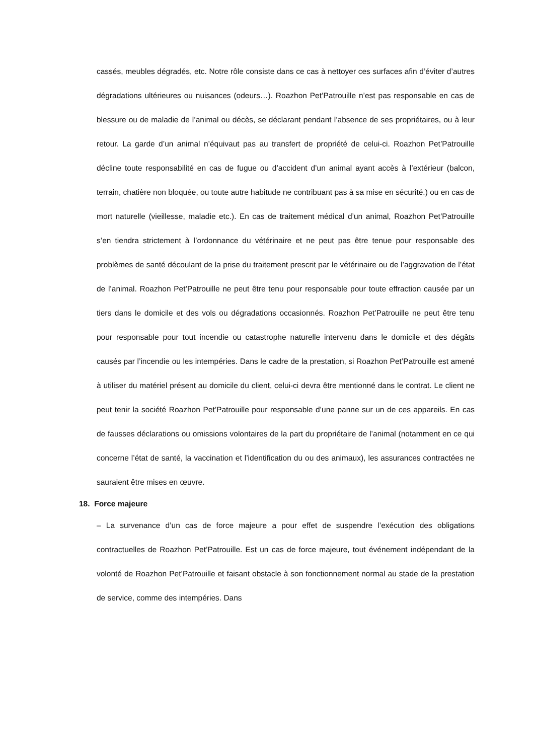cassés, meubles dégradés, etc. Notre rôle consiste dans ce cas à nettoyer ces surfaces afin d’éviter d’autres dégradations ultérieures ou nuisances (odeurs…). Roazhon Pet’Patrouille n’est pas responsable en cas de blessure ou de maladie de l’animal ou décès, se déclarant pendant l’absence de ses propriétaires, ou à leur retour. La garde d’un animal n’équivaut pas au transfert de propriété de celui-ci. Roazhon Pet’Patrouille décline toute responsabilité en cas de fugue ou d’accident d’un animal ayant accès à l’extérieur (balcon, terrain, chatière non bloquée, ou toute autre habitude ne contribuant pas à sa mise en sécurité.) ou en cas de mort naturelle (vieillesse, maladie etc.). En cas de traitement médical d’un animal, Roazhon Pet’Patrouille s’en tiendra strictement à l’ordonnance du vétérinaire et ne peut pas être tenue pour responsable des problèmes de santé découlant de la prise du traitement prescrit par le vétérinaire ou de l’aggravation de l’état de l’animal. Roazhon Pet’Patrouille ne peut être tenu pour responsable pour toute effraction causée par un tiers dans le domicile et des vols ou dégradations occasionnés. Roazhon Pet’Patrouille ne peut être tenu pour responsable pour tout incendie ou catastrophe naturelle intervenu dans le domicile et des dégâts causés par l’incendie ou les intempéries. Dans le cadre de la prestation, si Roazhon Pet’Patrouille est amené à utiliser du matériel présent au domicile du client, celui-ci devra être mentionné dans le contrat. Le client ne peut tenir la société Roazhon Pet’Patrouille pour responsable d’une panne sur un de ces appareils. En cas de fausses déclarations ou omissions volontaires de la part du propriétaire de l’animal (notamment en ce qui concerne l’état de santé, la vaccination et l’identification du ou des animaux), les assurances contractées ne sauraient être mises en œuvre.
18. Force majeure
– La survenance d’un cas de force majeure a pour effet de suspendre l’exécution des obligations contractuelles de Roazhon Pet’Patrouille. Est un cas de force majeure, tout événement indépendant de la volonté de Roazhon Pet’Patrouille et faisant obstacle à son fonctionnement normal au stade de la prestation de service, comme des intempéries. Dans